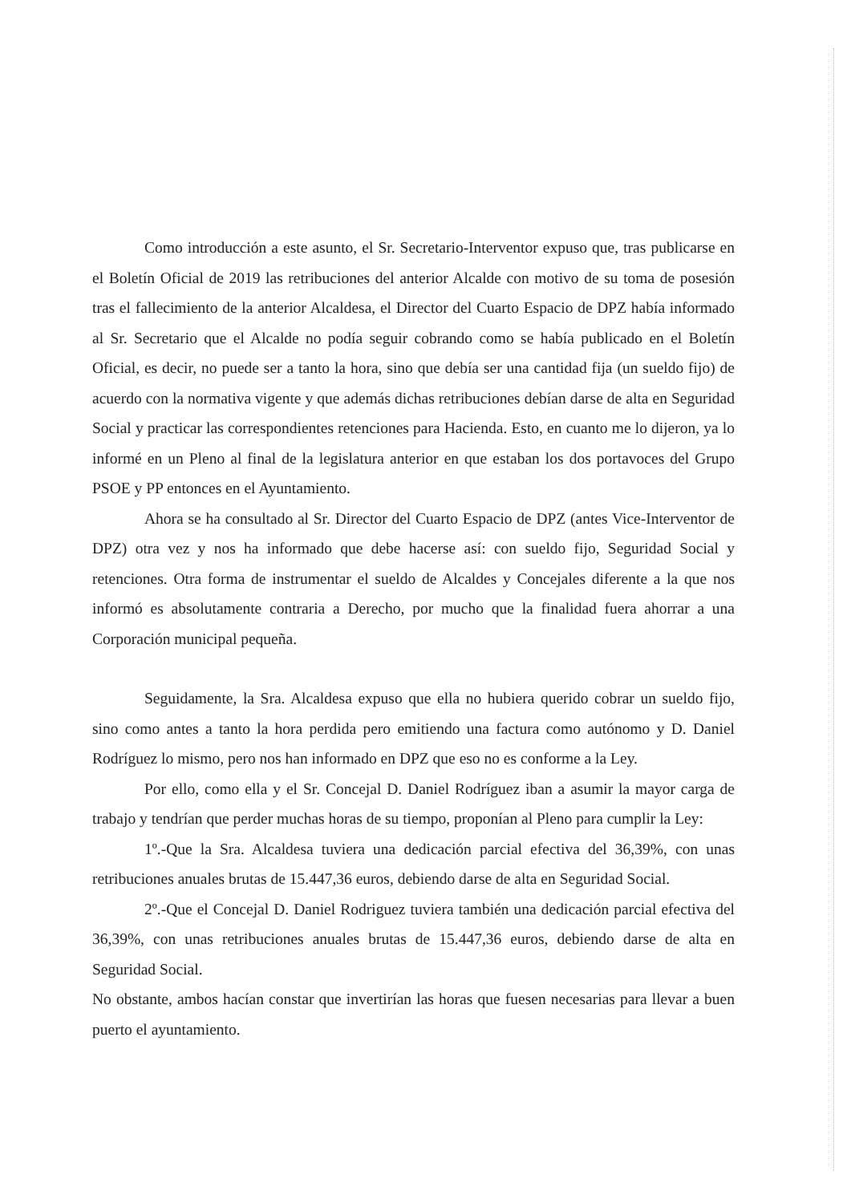Como introducción a este asunto, el Sr. Secretario-Interventor expuso que, tras publicarse en el Boletín Oficial de 2019 las retribuciones del anterior Alcalde con motivo de su toma de posesión tras el fallecimiento de la anterior Alcaldesa, el Director del Cuarto Espacio de DPZ había informado al Sr. Secretario que el Alcalde no podía seguir cobrando como se había publicado en el Boletín Oficial, es decir, no puede ser a tanto la hora, sino que debía ser una cantidad fija (un sueldo fijo) de acuerdo con la normativa vigente y que además dichas retribuciones debían darse de alta en Seguridad Social y practicar las correspondientes retenciones para Hacienda. Esto, en cuanto me lo dijeron, ya lo informé en un Pleno al final de la legislatura anterior en que estaban los dos portavoces del Grupo PSOE y PP entonces en el Ayuntamiento.
Ahora se ha consultado al Sr. Director del Cuarto Espacio de DPZ (antes Vice-Interventor de DPZ) otra vez y nos ha informado que debe hacerse así: con sueldo fijo, Seguridad Social y retenciones. Otra forma de instrumentar el sueldo de Alcaldes y Concejales diferente a la que nos informó es absolutamente contraria a Derecho, por mucho que la finalidad fuera ahorrar a una Corporación municipal pequeña.
Seguidamente, la Sra. Alcaldesa expuso que ella no hubiera querido cobrar un sueldo fijo, sino como antes a tanto la hora perdida pero emitiendo una factura como autónomo y D. Daniel Rodríguez lo mismo, pero nos han informado en DPZ que eso no es conforme a la Ley.
Por ello, como ella y el Sr. Concejal D. Daniel Rodríguez iban a asumir la mayor carga de trabajo y tendrían que perder muchas horas de su tiempo, proponían al Pleno para cumplir la Ley:
1º.-Que la Sra. Alcaldesa tuviera una dedicación parcial efectiva del 36,39%, con unas retribuciones anuales brutas de 15.447,36 euros, debiendo darse de alta en Seguridad Social.
2º.-Que el Concejal D. Daniel Rodriguez tuviera también una dedicación parcial efectiva del 36,39%, con unas retribuciones anuales brutas de 15.447,36 euros, debiendo darse de alta en Seguridad Social.
No obstante, ambos hacían constar que invertirían las horas que fuesen necesarias para llevar a buen puerto el ayuntamiento.